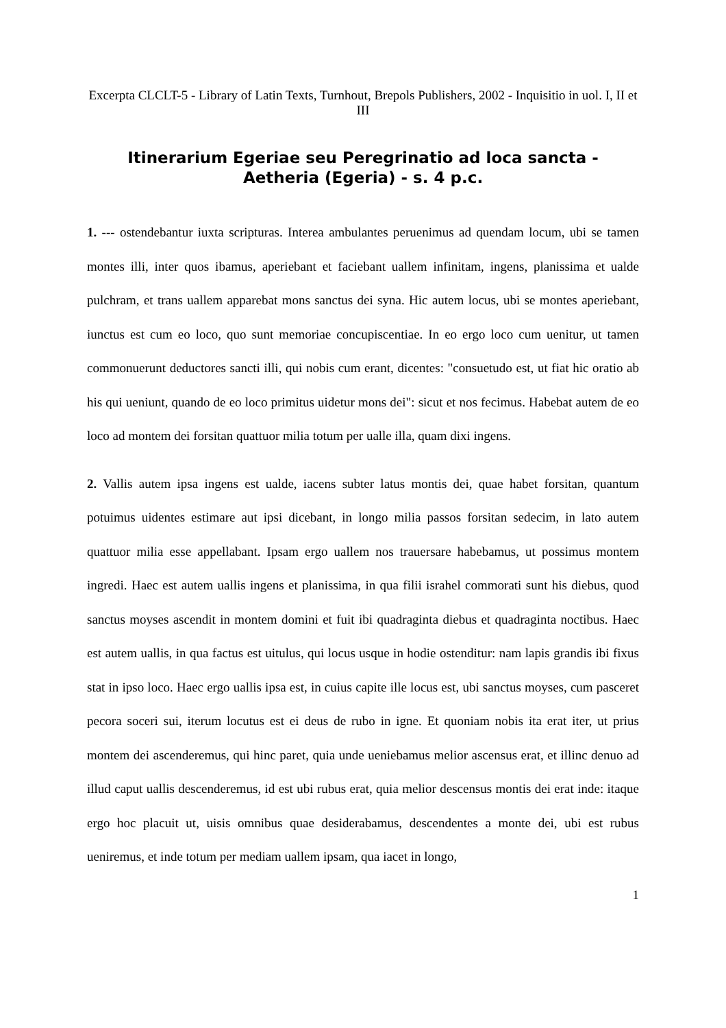Excerpta CLCLT-5 - Library of Latin Texts, Turnhout, Brepols Publishers, 2002 - Inquisitio in uol. I, II et III
Itinerarium Egeriae seu Peregrinatio ad loca sancta - Aetheria (Egeria) - s. 4 p.c.
1. --- ostendebantur iuxta scripturas. Interea ambulantes peruenimus ad quendam locum, ubi se tamen montes illi, inter quos ibamus, aperiebant et faciebant uallem infinitam, ingens, planissima et ualde pulchram, et trans uallem apparebat mons sanctus dei syna. Hic autem locus, ubi se montes aperiebant, iunctus est cum eo loco, quo sunt memoriae concupiscentiae. In eo ergo loco cum uenitur, ut tamen commonuerunt deductores sancti illi, qui nobis cum erant, dicentes: "consuetudo est, ut fiat hic oratio ab his qui ueniunt, quando de eo loco primitus uidetur mons dei": sicut et nos fecimus. Habebat autem de eo loco ad montem dei forsitan quattuor milia totum per ualle illa, quam dixi ingens.
2. Vallis autem ipsa ingens est ualde, iacens subter latus montis dei, quae habet forsitan, quantum potuimus uidentes estimare aut ipsi dicebant, in longo milia passos forsitan sedecim, in lato autem quattuor milia esse appellabant. Ipsam ergo uallem nos trauersare habebamus, ut possimus montem ingredi. Haec est autem uallis ingens et planissima, in qua filii israhel commorati sunt his diebus, quod sanctus moyses ascendit in montem domini et fuit ibi quadraginta diebus et quadraginta noctibus. Haec est autem uallis, in qua factus est uitulus, qui locus usque in hodie ostenditur: nam lapis grandis ibi fixus stat in ipso loco. Haec ergo uallis ipsa est, in cuius capite ille locus est, ubi sanctus moyses, cum pasceret pecora soceri sui, iterum locutus est ei deus de rubo in igne. Et quoniam nobis ita erat iter, ut prius montem dei ascenderemus, qui hinc paret, quia unde ueniebamus melior ascensus erat, et illinc denuo ad illud caput uallis descenderemus, id est ubi rubus erat, quia melior descensus montis dei erat inde: itaque ergo hoc placuit ut, uisis omnibus quae desiderabamus, descendentes a monte dei, ubi est rubus ueniremus, et inde totum per mediam uallem ipsam, qua iacet in longo,
1